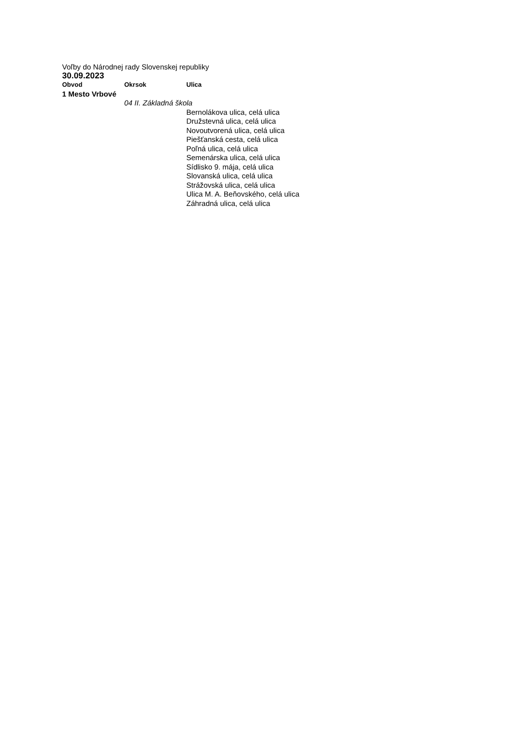Voľby do Národnej rady Slovenskej republiky
30.09.2023
| Obvod | Okrsok | Ulica |
| --- | --- | --- |
| 1 Mesto Vrbové | | |
| | 04 II. Základná škola | |
| | | Bernolákova ulica, celá ulica |
| | | Družstevná ulica, celá ulica |
| | | Novoutvorená ulica, celá ulica |
| | | Piešťanská cesta, celá ulica |
| | | Poľná ulica, celá ulica |
| | | Semenárska ulica, celá ulica |
| | | Sídlisko 9. mája, celá ulica |
| | | Slovanská ulica, celá ulica |
| | | Strážovská ulica, celá ulica |
| | | Ulica M. A. Beňovského, celá ulica |
| | | Záhradná ulica, celá ulica |